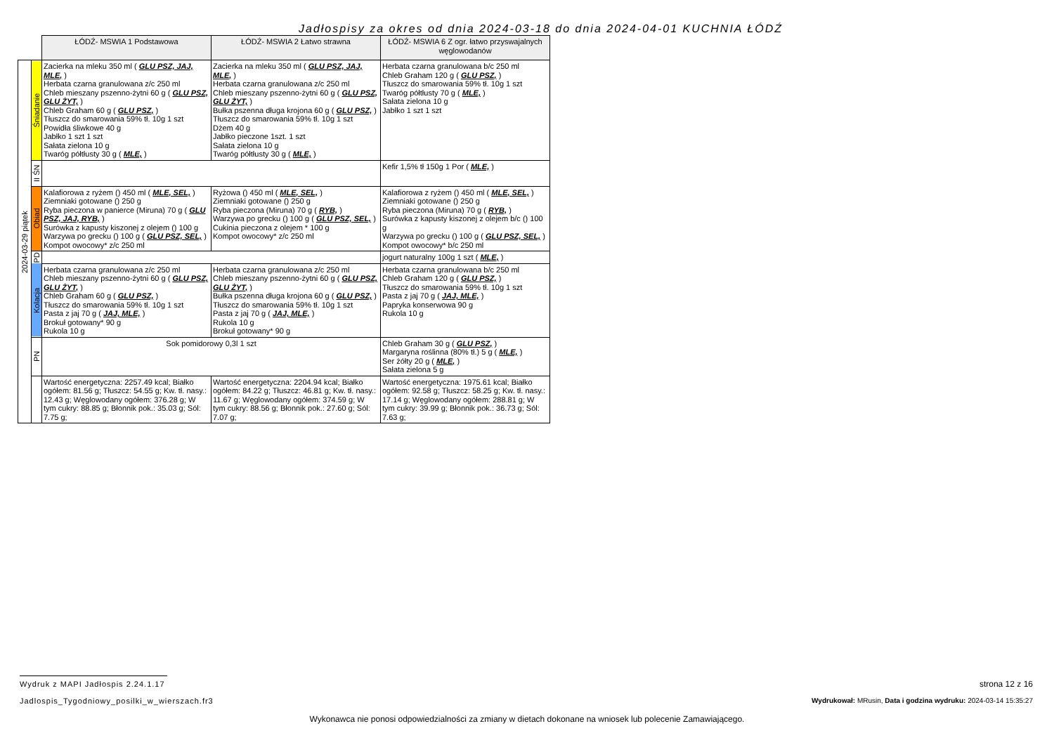Jadłospisy za okres od dnia 2024-03-18 do dnia 2024-04-01 KUCHNIA ŁÓDŹ
| | | ŁÓDŹ- MSWIA 1 Podstawowa | ŁÓDŹ- MSWIA 2 Łatwo strawna | ŁÓDŹ- MSWIA 6 Z ogr. łatwo przyswajalnych węglowodanów |
| 2024-03-29 piątek | Śniadanie | Zacierka na mleku 350 ml ( GLU PSZ, JAJ, MLE, ) Herbata czarna granulowana z/c 250 ml Chleb mieszany pszenno-żytni 60 g ( GLU PSZ, GLU ŻYT, ) Chleb Graham 60 g ( GLU PSZ, ) Tłuszcz do smarowania 59% tł. 10g 1 szt Powidła śliwkowe 40 g Jabłko 1 szt 1 szt Sałata zielona 10 g Twaróg półtłusty 30 g ( MLE, ) | Zacierka na mleku 350 ml ( GLU PSZ, JAJ, MLE, ) Herbata czarna granulowana z/c 250 ml Chleb mieszany pszenno-żytni 60 g ( GLU PSZ, GLU ŻYT, ) Bułka pszenna długa krojona 60 g ( GLU PSZ, ) Tłuszcz do smarowania 59% tł. 10g 1 szt Dżem 40 g Jabłko pieczone 1szt. 1 szt Sałata zielona 10 g Twaróg półtłusty 30 g ( MLE, ) | Herbata czarna granulowana b/c 250 ml Chleb Graham 120 g ( GLU PSZ, ) Tłuszcz do smarowania 59% tł. 10g 1 szt Twaróg półtłusty 70 g ( MLE, ) Sałata zielona 10 g Jabłko 1 szt 1 szt |
| | II ŚN | | | Kefir 1,5% tł 150g 1 Por ( MLE, ) |
| | Obiad | Kalafiorowa z ryżem () 450 ml ( MLE, SEL, ) Ziemniaki gotowane () 250 g Ryba pieczona w panierce (Miruna) 70 g ( GLU PSZ, JAJ, RYB, ) Surówka z kapusty kiszonej z olejem () 100 g Warzywa po grecku () 100 g ( GLU PSZ, SEL, ) Kompot owocowy* z/c 250 ml | Ryżowa () 450 ml ( MLE, SEL, ) Ziemniaki gotowane () 250 g Ryba pieczona (Miruna) 70 g ( RYB, ) Warzywa po grecku () 100 g ( GLU PSZ, SEL, ) Cukinia pieczona z olejem * 100 g Kompot owocowy* z/c 250 ml | Kalafiorowa z ryżem () 450 ml ( MLE, SEL, ) Ziemniaki gotowane () 250 g Ryba pieczona (Miruna) 70 g ( RYB, ) Surówka z kapusty kiszonej z olejem b/c () 100 g Warzywa po grecku () 100 g ( GLU PSZ, SEL, ) Kompot owocowy* b/c 250 ml |
| | PD | | | jogurt naturalny 100g 1 szt ( MLE, ) |
| | Kolacja | Herbata czarna granulowana z/c 250 ml Chleb mieszany pszenno-żytni 60 g ( GLU PSZ, GLU ŻYT, ) Chleb Graham 60 g ( GLU PSZ, ) Tłuszcz do smarowania 59% tł. 10g 1 szt Pasta z jaj 70 g ( JAJ, MLE, ) Brokuł gotowany* 90 g Rukola 10 g | Herbata czarna granulowana z/c 250 ml Chleb mieszany pszenno-żytni 60 g ( GLU PSZ, GLU ŻYT, ) Bułka pszenna długa krojona 60 g ( GLU PSZ, ) Tłuszcz do smarowania 59% tł. 10g 1 szt Pasta z jaj 70 g ( JAJ, MLE, ) Rukola 10 g Brokuł gotowany* 90 g | Herbata czarna granulowana b/c 250 ml Chleb Graham 120 g ( GLU PSZ, ) Tłuszcz do smarowania 59% tł. 10g 1 szt Pasta z jaj 70 g ( JAJ, MLE, ) Papryka konserwowa 90 g Rukola 10 g |
| | PN | Sok pomidorowy 0,3l 1 szt | | Chleb Graham 30 g ( GLU PSZ, ) Margaryna roślinna (80% tł.) 5 g ( MLE, ) Ser żółty 20 g ( MLE, ) Sałata zielona 5 g |
| | | Wartość energetyczna: 2257.49 kcal; Białko ogółem: 81.56 g; Tłuszcz: 54.55 g; Kw. tł. nasy.: 12.43 g; Węglowodany ogółem: 376.28 g; W tym cukry: 88.85 g; Błonnik pok.: 35.03 g; Sól: 7.75 g; | Wartość energetyczna: 2204.94 kcal; Białko ogółem: 84.22 g; Tłuszcz: 46.81 g; Kw. tł. nasy.: 11.67 g; Węglowodany ogółem: 374.59 g; W tym cukry: 88.56 g; Błonnik pok.: 27.60 g; Sól: 7.07 g; | Wartość energetyczna: 1975.61 kcal; Białko ogółem: 92.58 g; Tłuszcz: 58.25 g; Kw. tł. nasy.: 17.14 g; Węglowodany ogółem: 288.81 g; W tym cukry: 39.99 g; Błonnik pok.: 36.73 g; Sól: 7.63 g; |
Wydruk z MAPI Jadłospis 2.24.1.17
strona 12 z 16
Jadlospis_Tygodniowy_posilki_w_wierszach.fr3
Wydrukował: MRusin, Data i godzina wydruku: 2024-03-14 15:35:27
Wykonawca nie ponosi odpowiedzialności za zmiany w dietach dokonane na wniosek lub polecenie Zamawiającego.